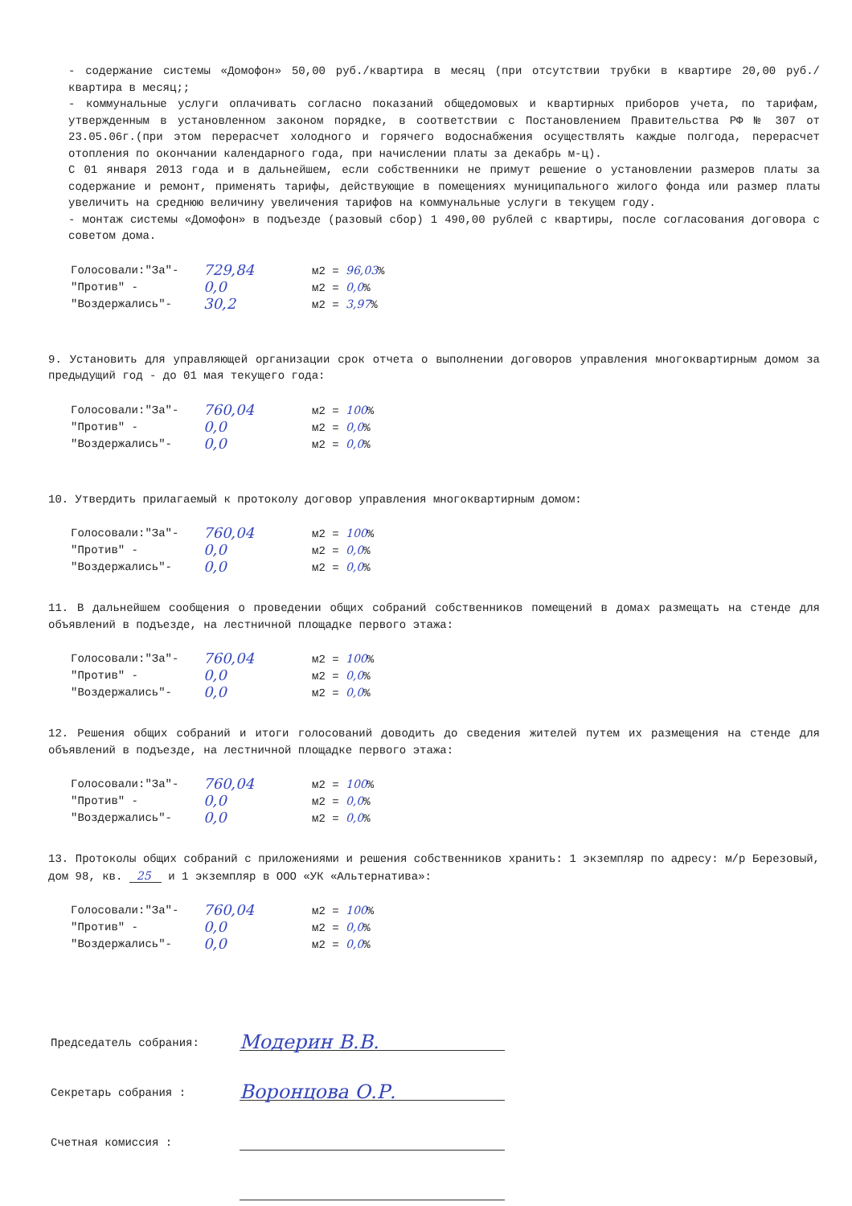- содержание системы «Домофон» 50,00 руб./квартира в месяц (при отсутствии трубки в квартире 20,00 руб./квартира в месяц;;
- коммунальные услуги оплачивать согласно показаний общедомовых и квартирных приборов учета, по тарифам, утвержденным в установленном законом порядке, в соответствии с Постановлением Правительства РФ № 307 от 23.05.06г.(при этом перерасчет холодного и горячего водоснабжения осуществлять каждые полгода, перерасчет отопления по окончании календарного года, при начислении платы за декабрь м-ц).
С 01 января 2013 года и в дальнейшем, если собственники не примут решение о установлении размеров платы за содержание и ремонт, применять тарифы, действующие в помещениях муниципального жилого фонда или размер платы увеличить на среднюю величину увеличения тарифов на коммунальные услуги в текущем году.
- монтаж системы «Домофон» в подъезде (разовый сбор) 1 490,00 рублей с квартиры, после согласования договора с советом дома.
Голосовали:"За"- 729,84 м2 = 96,03%
"Против" - 0,0 м2 = 0,0%
"Воздержались"- 30,2 м2 = 3,97%
9. Установить для управляющей организации срок отчета о выполнении договоров управления многоквартирным домом за предыдущий год - до 01 мая текущего года:
Голосовали:"За"- 760,04 м2 = 100%
"Против" - 0,0 м2 = 0,0%
"Воздержались"- 0,0 м2 = 0,0%
10. Утвердить прилагаемый к протоколу договор управления многоквартирным домом:
Голосовали:"За"- 760,04 м2 = 100%
"Против" - 0,0 м2 = 0,0%
"Воздержались"- 0,0 м2 = 0,0%
11. В дальнейшем сообщения о проведении общих собраний собственников помещений в домах размещать на стенде для объявлений в подъезде, на лестничной площадке первого этажа:
Голосовали:"За"- 760,04 м2 = 100%
"Против" - 0,0 м2 = 0,0%
"Воздержались"- 0,0 м2 = 0,0%
12. Решения общих собраний и итоги голосований доводить до сведения жителей путем их размещения на стенде для объявлений в подъезде, на лестничной площадке первого этажа:
Голосовали:"За"- 760,04 м2 = 100%
"Против" - 0,0 м2 = 0,0%
"Воздержались"- 0,0 м2 = 0,0%
13. Протоколы общих собраний с приложениями и решения собственников хранить: 1 экземпляр по адресу: м/р Березовый, дом 98, кв. 25 и 1 экземпляр в ООО «УК «Альтернатива»:
Голосовали:"За"- 760,04 м2 = 100%
"Против" - 0,0 м2 = 0,0%
"Воздержались"- 0,0 м2 = 0,0%
Председатель собрания: Модерин В.В.
Секретарь собрания : Воронцова О.Р.
Счетная комиссия :